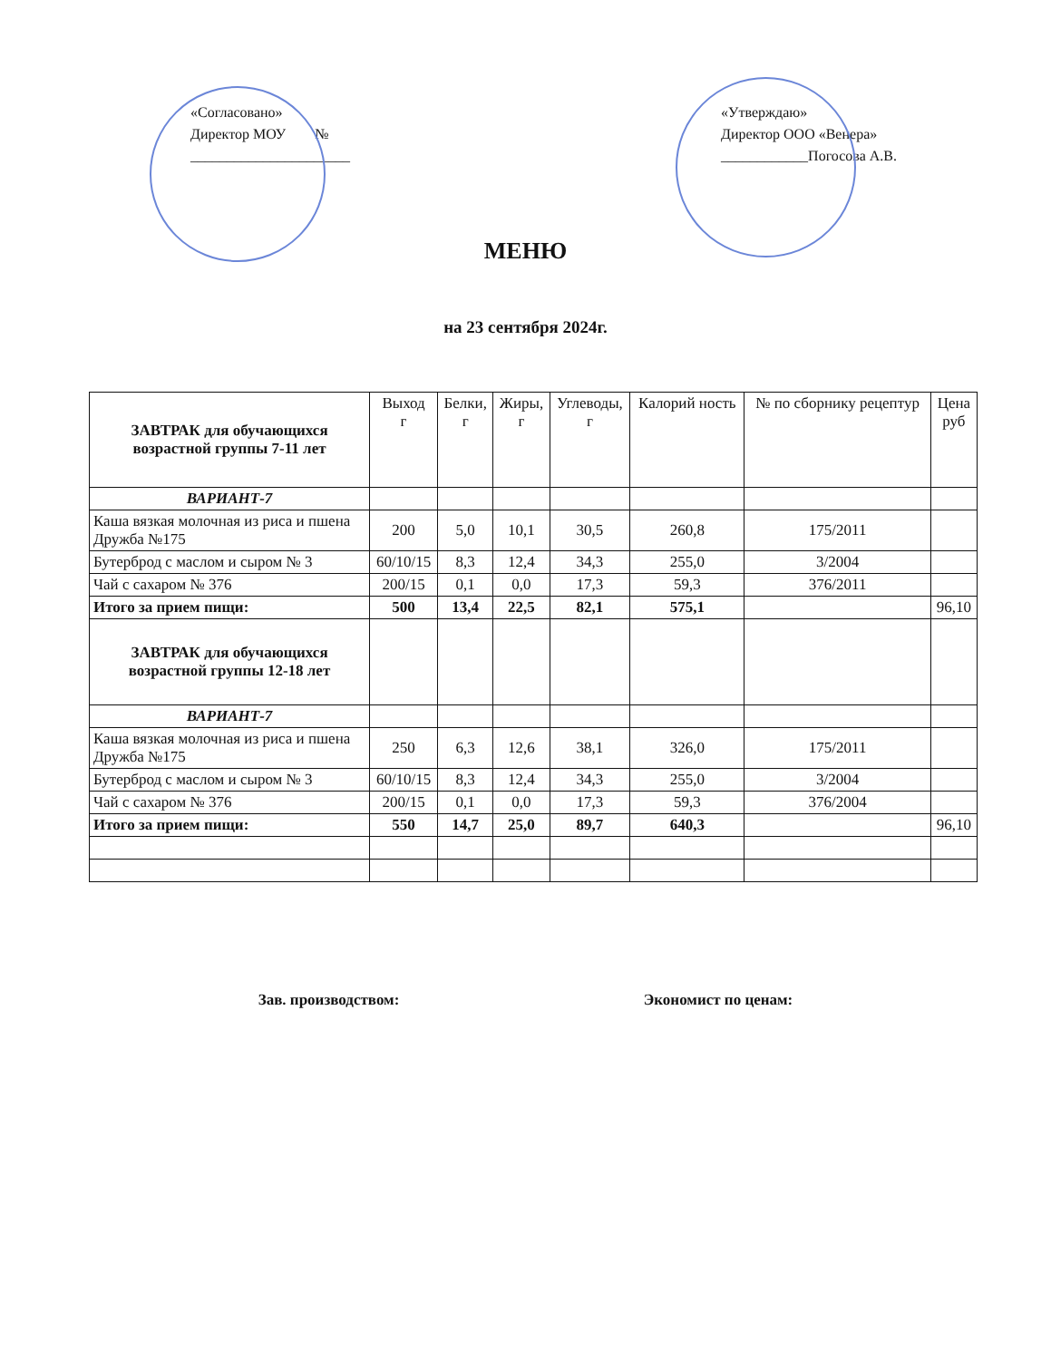«Согласовано»
Директор МОУ №
______________________
«Утверждаю»
Директор ООО «Венера»
____________Погосова А.В.
МЕНЮ
на 23 сентября 2024г.
| ЗАВТРАК для обучающихся возрастной группы 7-11 лет | Выход г | Белки, г | Жиры, г | Углеводы, г | Калорий ность | № по сборнику рецептур | Цена руб |
| --- | --- | --- | --- | --- | --- | --- | --- |
| ВАРИАНТ-7 | | | | | | | |
| Каша вязкая молочная из риса и пшена Дружба №175 | 200 | 5,0 | 10,1 | 30,5 | 260,8 | 175/2011 | |
| Бутерброд с маслом и сыром № 3 | 60/10/15 | 8,3 | 12,4 | 34,3 | 255,0 | 3/2004 | |
| Чай с сахаром № 376 | 200/15 | 0,1 | 0,0 | 17,3 | 59,3 | 376/2011 | |
| Итого за прием пищи: | 500 | 13,4 | 22,5 | 82,1 | 575,1 | | 96,10 |
| ЗАВТРАК для обучающихся возрастной группы 12-18 лет | | | | | | | |
| ВАРИАНТ-7 | | | | | | | |
| Каша вязкая молочная из риса и пшена Дружба №175 | 250 | 6,3 | 12,6 | 38,1 | 326,0 | 175/2011 | |
| Бутерброд с маслом и сыром № 3 | 60/10/15 | 8,3 | 12,4 | 34,3 | 255,0 | 3/2004 | |
| Чай с сахаром № 376 | 200/15 | 0,1 | 0,0 | 17,3 | 59,3 | 376/2004 | |
| Итого за прием пищи: | 550 | 14,7 | 25,0 | 89,7 | 640,3 | | 96,10 |
Зав. производством: Экономист по ценам: